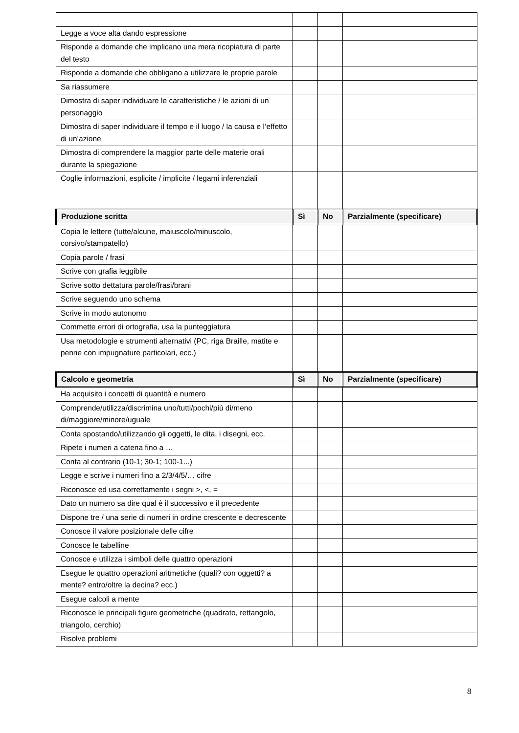| Legge a voce alta dando espressione | | | |
| Risponde a domande che implicano una mera ricopiatura di parte del testo | | | |
| Risponde a domande che obbligano a utilizzare le proprie parole | | | |
| Sa riassumere | | | |
| Dimostra di saper individuare le caratteristiche / le azioni di un personaggio | | | |
| Dimostra di saper individuare il tempo e il luogo / la causa e l’effetto di un’azione | | | |
| Dimostra di comprendere la maggior parte delle materie orali durante la spiegazione | | | |
| Coglie informazioni, esplicite / implicite / legami inferenziali | | | |
| Produzione scritta | Sì | No | Parzialmente (specificare) |
| Copia le lettere (tutte/alcune, maiuscolo/minuscolo, corsivo/stampatello) | | | |
| Copia parole / frasi | | | |
| Scrive con grafia leggibile | | | |
| Scrive sotto dettatura parole/frasi/brani | | | |
| Scrive seguendo uno schema | | | |
| Scrive in modo autonomo | | | |
| Commette errori di ortografia, usa la punteggiatura | | | |
| Usa metodologie e strumenti alternativi (PC, riga Braille, matite e penne con impugnature particolari, ecc.) | | | |
| Calcolo e geometria | Sì | No | Parzialmente (specificare) |
| Ha acquisito i concetti di quantità e numero | | | |
| Comprende/utilizza/discrimina uno/tutti/pochi/più di/meno di/maggiore/minore/uguale | | | |
| Conta spostando/utilizzando gli oggetti, le dita, i disegni, ecc. | | | |
| Ripete i numeri a catena fino a … | | | |
| Conta al contrario (10-1; 30-1; 100-1...) | | | |
| Legge e scrive i numeri fino a 2/3/4/5/… cifre | | | |
| Riconosce ed usa correttamente i segni >, <, = | | | |
| Dato un numero sa dire qual è il successivo e il precedente | | | |
| Dispone tre / una serie di numeri in ordine crescente e decrescente | | | |
| Conosce il valore posizionale delle cifre | | | |
| Conosce le tabelline | | | |
| Conosce e utilizza i simboli delle quattro operazioni | | | |
| Esegue le quattro operazioni aritmetiche (quali? con oggetti? a mente? entro/oltre la decina? ecc.) | | | |
| Esegue calcoli a mente | | | |
| Riconosce le principali figure geometriche (quadrato, rettangolo, triangolo, cerchio) | | | |
| Risolve problemi | | | |
8